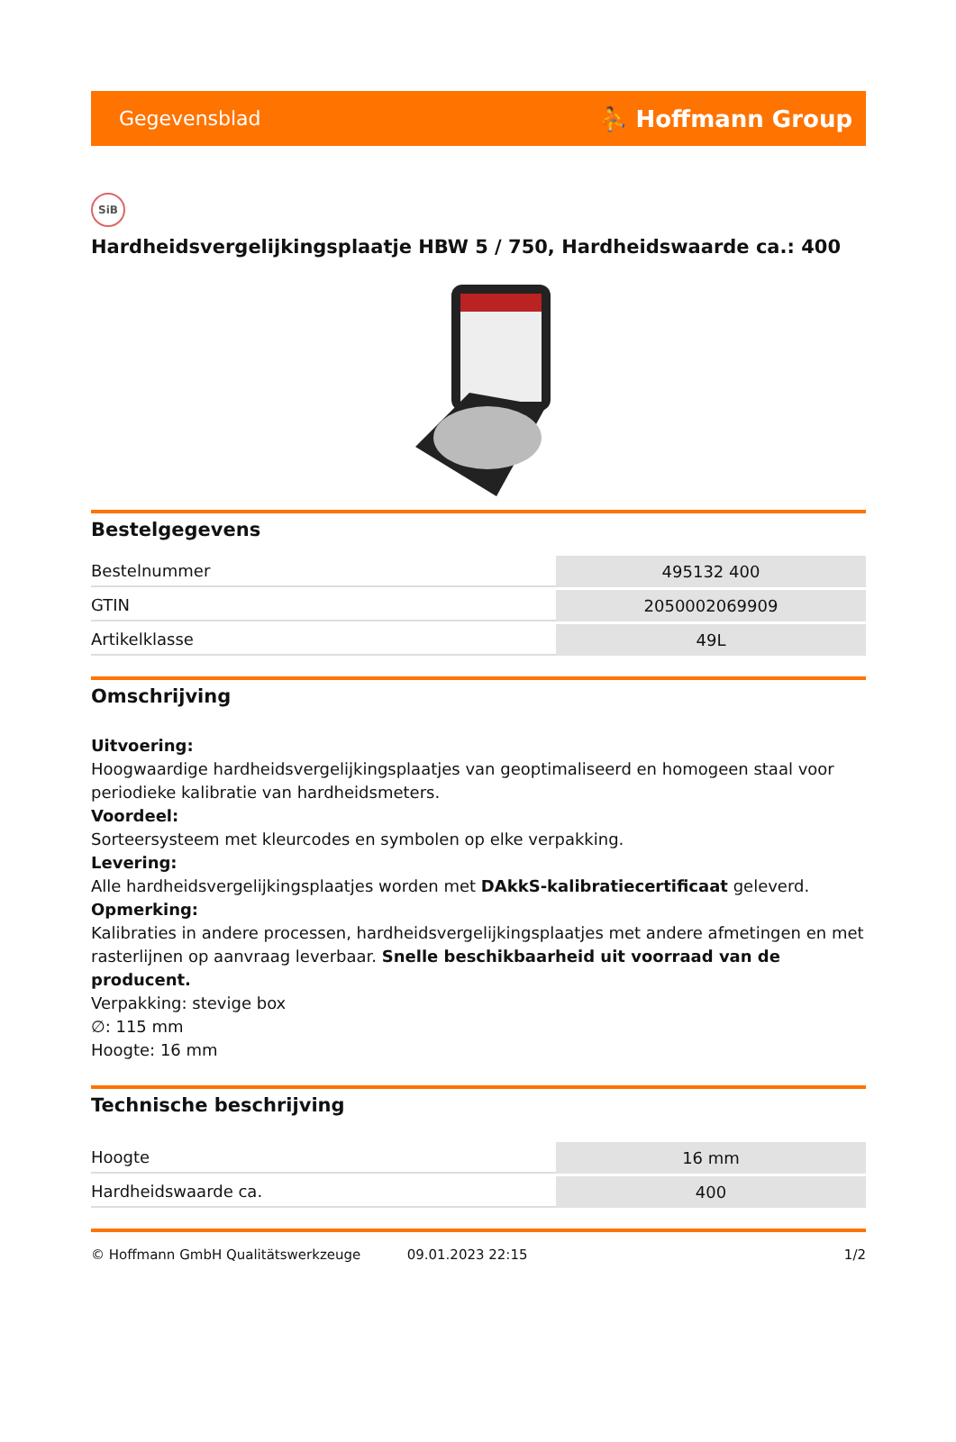Gegevensblad ⛹ Hoffmann Group
SiB
Hardheidsvergelijkingsplaatje HBW 5 / 750, Hardheidswaarde ca.: 400
Bestelgegevens
| Bestelnummer | 495132 400 |
| GTIN | 2050002069909 |
| Artikelklasse | 49L |
Omschrijving
Uitvoering:
Hoogwaardige hardheidsvergelijkingsplaatjes van geoptimaliseerd en homogeen staal voor periodieke kalibratie van hardheidsmeters.
Voordeel:
Sorteersysteem met kleurcodes en symbolen op elke verpakking.
Levering:
Alle hardheidsvergelijkingsplaatjes worden met DAkkS-kalibratiecertificaat geleverd.
Opmerking:
Kalibraties in andere processen, hardheidsvergelijkingsplaatjes met andere afmetingen en met rasterlijnen op aanvraag leverbaar. Snelle beschikbaarheid uit voorraad van de producent.
Verpakking: stevige box
∅: 115 mm
Hoogte: 16 mm
Technische beschrijving
| Hoogte | 16 mm |
| Hardheidswaarde ca. | 400 |
© Hoffmann GmbH Qualitätswerkzeuge 09.01.2023 22:15 1/2